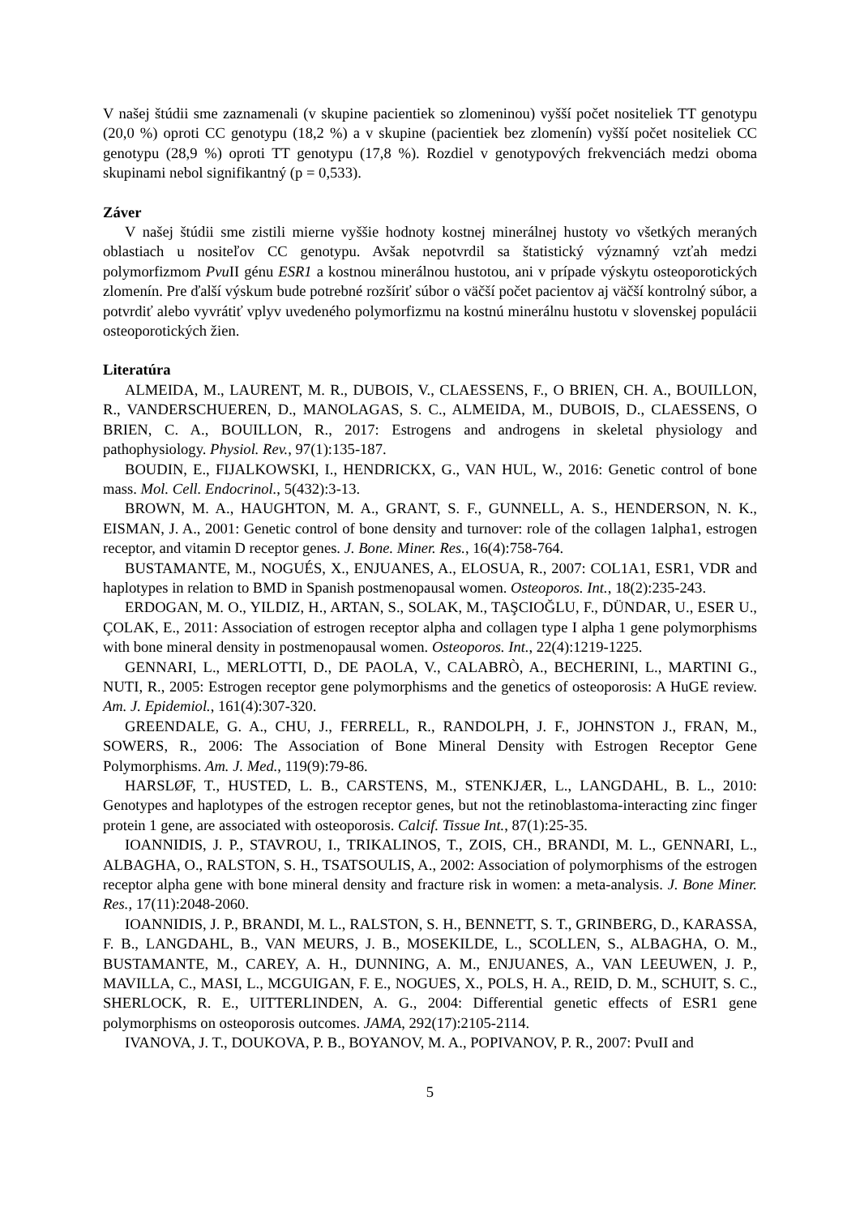V našej štúdii sme zaznamenali (v skupine pacientiek so zlomeninou) vyšší počet nositeliek TT genotypu (20,0 %) oproti CC genotypu (18,2 %) a v skupine (pacientiek bez zlomenín) vyšší počet nositeliek CC genotypu (28,9 %) oproti TT genotypu (17,8 %). Rozdiel v genotypových frekvenciách medzi oboma skupinami nebol signifikantný (p = 0,533).
Záver
V našej štúdii sme zistili mierne vyššie hodnoty kostnej minerálnej hustoty vo všetkých meraných oblastiach u nositeľov CC genotypu. Avšak nepotvrdil sa štatistický významný vzťah medzi polymorfizmom Pvu II génu ESR1 a kostnou minerálnou hustotou, ani v prípade výskytu osteoporotických zlomenín. Pre ďalší výskum bude potrebné rozšíriť súbor o väčší počet pacientov aj väčší kontrolný súbor, a potvrdiť alebo vyvrátiť vplyv uvedeného polymorfizmu na kostnú minerálnu hustotu v slovenskej populácii osteoporotických žien.
Literatúra
ALMEIDA, M., LAURENT, M. R., DUBOIS, V., CLAESSENS, F., O BRIEN, CH. A., BOUILLON, R., VANDERSCHUEREN, D., MANOLAGAS, S. C., ALMEIDA, M., DUBOIS, D., CLAESSENS, O BRIEN, C. A., BOUILLON, R., 2017: Estrogens and androgens in skeletal physiology and pathophysiology. Physiol. Rev., 97(1):135-187.
BOUDIN, E., FIJALKOWSKI, I., HENDRICKX, G., VAN HUL, W., 2016: Genetic control of bone mass. Mol. Cell. Endocrinol., 5(432):3-13.
BROWN, M. A., HAUGHTON, M. A., GRANT, S. F., GUNNELL, A. S., HENDERSON, N. K., EISMAN, J. A., 2001: Genetic control of bone density and turnover: role of the collagen 1alpha1, estrogen receptor, and vitamin D receptor genes. J. Bone. Miner. Res., 16(4):758-764.
BUSTAMANTE, M., NOGUÉS, X., ENJUANES, A., ELOSUA, R., 2007: COL1A1, ESR1, VDR and haplotypes in relation to BMD in Spanish postmenopausal women. Osteoporos. Int., 18(2):235-243.
ERDOGAN, M. O., YILDIZ, H., ARTAN, S., SOLAK, M., TAŞCIOĞLU, F., DÜNDAR, U., ESER U., ÇOLAK, E., 2011: Association of estrogen receptor alpha and collagen type I alpha 1 gene polymorphisms with bone mineral density in postmenopausal women. Osteoporos. Int., 22(4):1219-1225.
GENNARI, L., MERLOTTI, D., DE PAOLA, V., CALABRÒ, A., BECHERINI, L., MARTINI G., NUTI, R., 2005: Estrogen receptor gene polymorphisms and the genetics of osteoporosis: A HuGE review. Am. J. Epidemiol., 161(4):307-320.
GREENDALE, G. A., CHU, J., FERRELL, R., RANDOLPH, J. F., JOHNSTON J., FRAN, M., SOWERS, R., 2006: The Association of Bone Mineral Density with Estrogen Receptor Gene Polymorphisms. Am. J. Med., 119(9):79-86.
HARSLØF, T., HUSTED, L. B., CARSTENS, M., STENKJÆR, L., LANGDAHL, B. L., 2010: Genotypes and haplotypes of the estrogen receptor genes, but not the retinoblastoma-interacting zinc finger protein 1 gene, are associated with osteoporosis. Calcif. Tissue Int., 87(1):25-35.
IOANNIDIS, J. P., STAVROU, I., TRIKALINOS, T., ZOIS, CH., BRANDI, M. L., GENNARI, L., ALBAGHA, O., RALSTON, S. H., TSATSOULIS, A., 2002: Association of polymorphisms of the estrogen receptor alpha gene with bone mineral density and fracture risk in women: a meta-analysis. J. Bone Miner. Res., 17(11):2048-2060.
IOANNIDIS, J. P., BRANDI, M. L., RALSTON, S. H., BENNETT, S. T., GRINBERG, D., KARASSA, F. B., LANGDAHL, B., VAN MEURS, J. B., MOSEKILDE, L., SCOLLEN, S., ALBAGHA, O. M., BUSTAMANTE, M., CAREY, A. H., DUNNING, A. M., ENJUANES, A., VAN LEEUWEN, J. P., MAVILLA, C., MASI, L., MCGUIGAN, F. E., NOGUES, X., POLS, H. A., REID, D. M., SCHUIT, S. C., SHERLOCK, R. E., UITTERLINDEN, A. G., 2004: Differential genetic effects of ESR1 gene polymorphisms on osteoporosis outcomes. JAMA, 292(17):2105-2114.
IVANOVA, J. T., DOUKOVA, P. B., BOYANOV, M. A., POPIVANOV, P. R., 2007: PvuII and
5